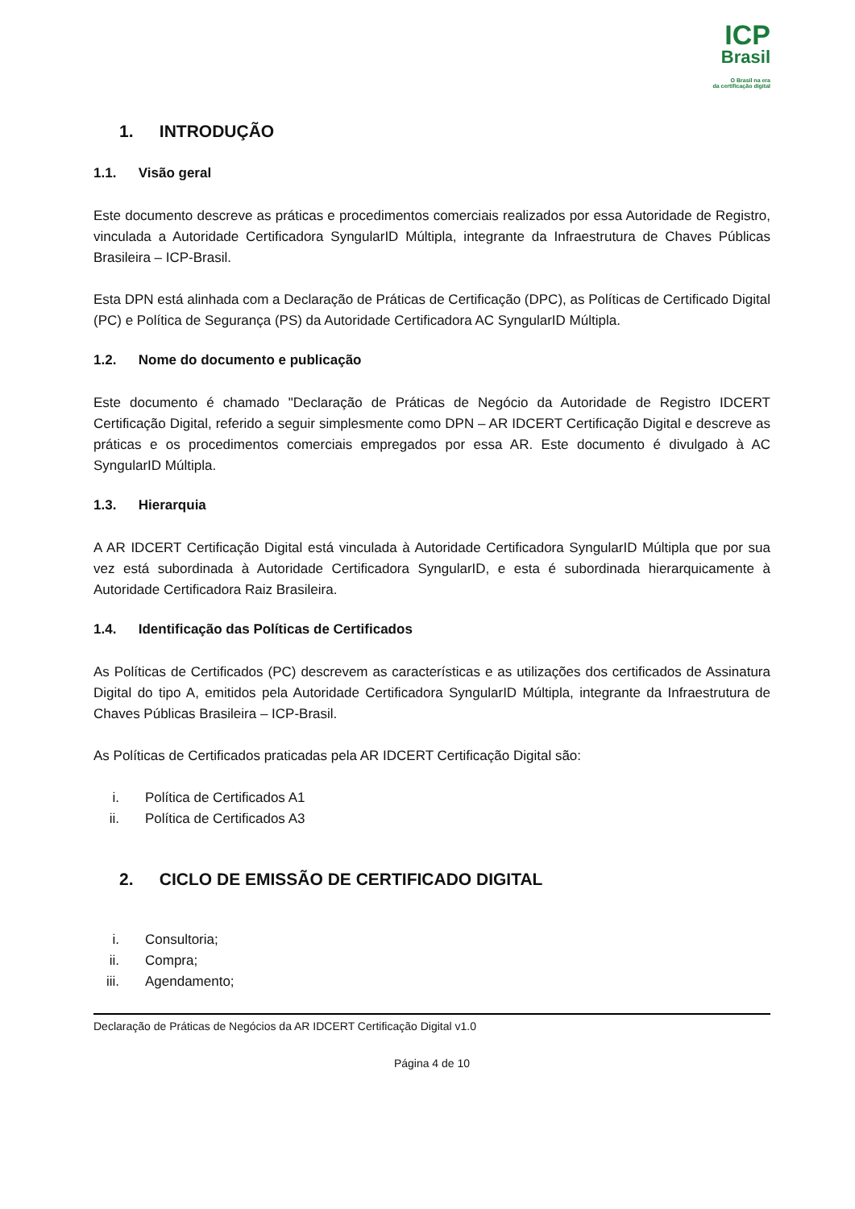ICP
Brasil
O Brasil na era
da certificação digital
1. INTRODUÇÃO
1.1. Visão geral
Este documento descreve as práticas e procedimentos comerciais realizados por essa Autoridade de Registro, vinculada a Autoridade Certificadora SyngularID Múltipla, integrante da Infraestrutura de Chaves Públicas Brasileira – ICP-Brasil.
Esta DPN está alinhada com a Declaração de Práticas de Certificação (DPC), as Políticas de Certificado Digital (PC) e Política de Segurança (PS) da Autoridade Certificadora AC SyngularID Múltipla.
1.2. Nome do documento e publicação
Este documento é chamado "Declaração de Práticas de Negócio da Autoridade de Registro IDCERT Certificação Digital, referido a seguir simplesmente como DPN – AR IDCERT Certificação Digital e descreve as práticas e os procedimentos comerciais empregados por essa AR. Este documento é divulgado à AC SyngularID Múltipla.
1.3. Hierarquia
A AR IDCERT Certificação Digital está vinculada à Autoridade Certificadora SyngularID Múltipla que por sua vez está subordinada à Autoridade Certificadora SyngularID, e esta é subordinada hierarquicamente à Autoridade Certificadora Raiz Brasileira.
1.4. Identificação das Políticas de Certificados
As Políticas de Certificados (PC) descrevem as características e as utilizações dos certificados de Assinatura Digital do tipo A, emitidos pela Autoridade Certificadora SyngularID Múltipla, integrante da Infraestrutura de Chaves Públicas Brasileira – ICP-Brasil.
As Políticas de Certificados praticadas pela AR IDCERT Certificação Digital são:
i. Política de Certificados A1
ii. Política de Certificados A3
2. CICLO DE EMISSÃO DE CERTIFICADO DIGITAL
i. Consultoria;
ii. Compra;
iii. Agendamento;
Declaração de Práticas de Negócios da AR IDCERT Certificação Digital v1.0
Página 4 de 10